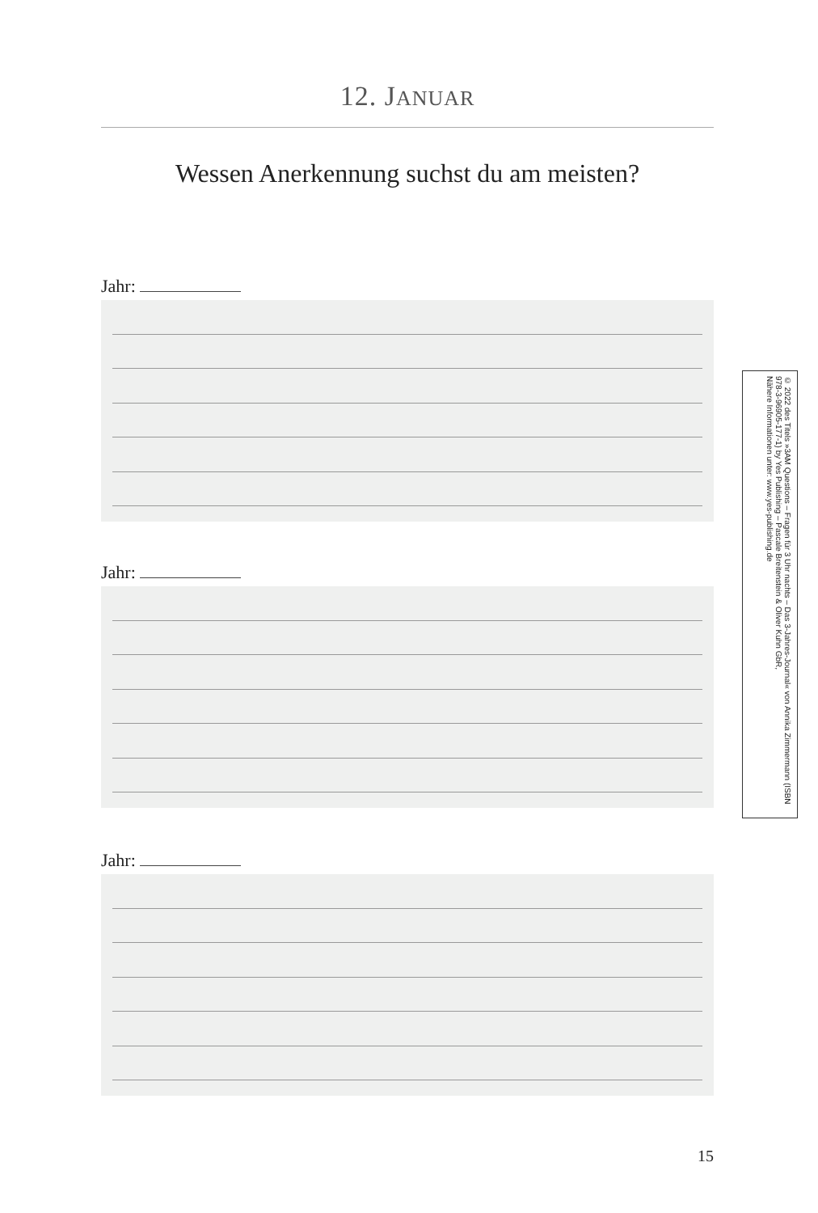12. JANUAR
Wessen Anerkennung suchst du am meisten?
Jahr:
Jahr:
Jahr:
© 2022 des Titels »3AM Questions – Fragen für 3 Uhr nachts – Das 3-Jahres-Journal« von Annika Zimmermann (ISBN 978-3-96905-177-1) by Yes Publishing – Pascale Breitenstein & Oliver Kuhn GbR,
Nähere Informationen unter: www.yes-publishing.de
15